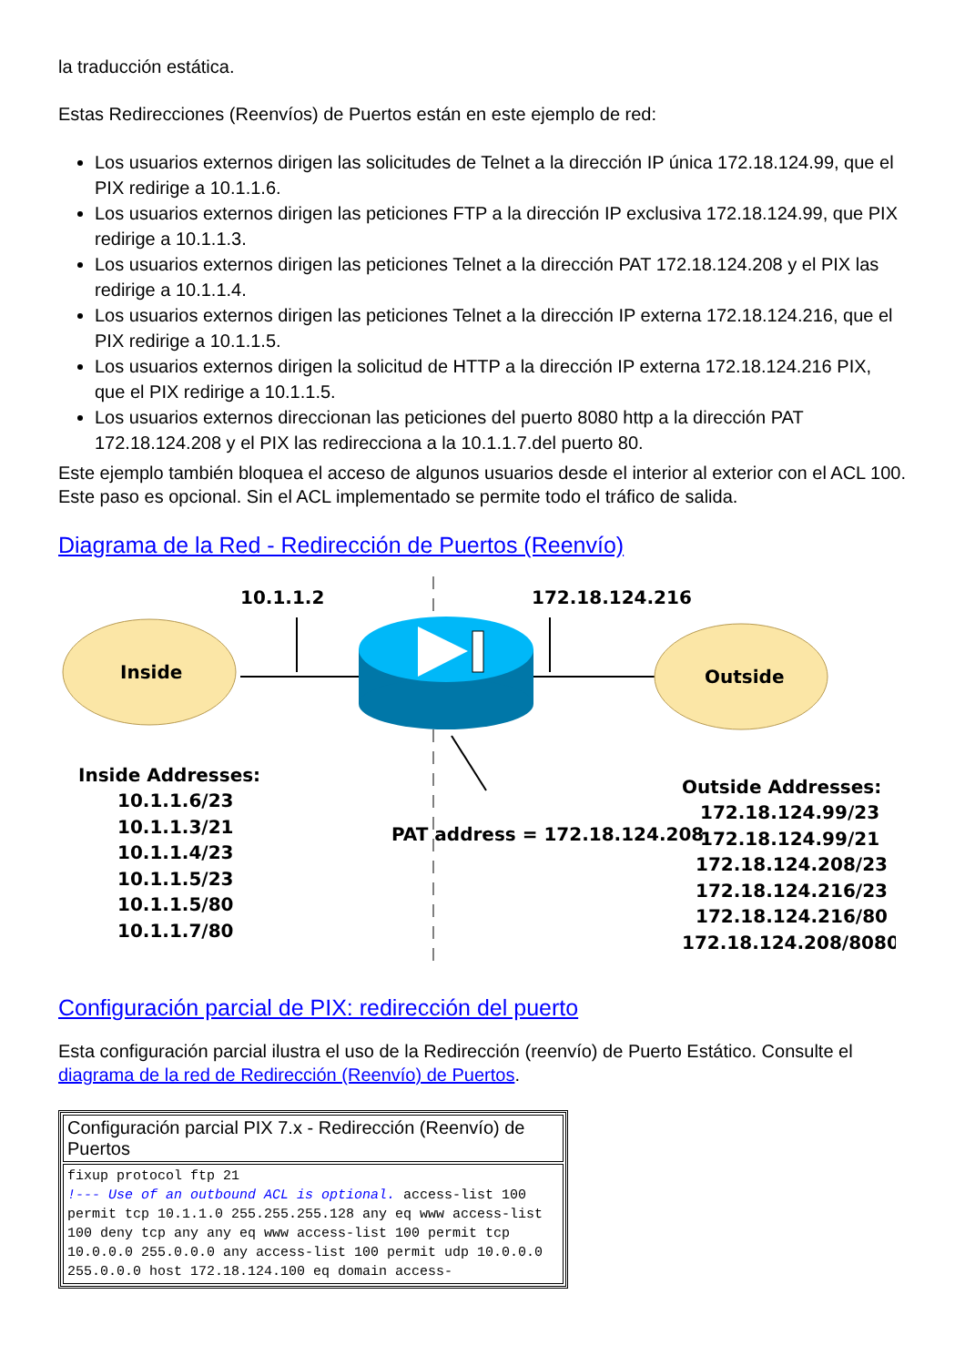la traducción estática.
Estas Redirecciones (Reenvíos) de Puertos están en este ejemplo de red:
Los usuarios externos dirigen las solicitudes de Telnet a la dirección IP única 172.18.124.99, que el PIX redirige a 10.1.1.6.
Los usuarios externos dirigen las peticiones FTP a la dirección IP exclusiva 172.18.124.99, que PIX redirige a 10.1.1.3.
Los usuarios externos dirigen las peticiones Telnet a la dirección PAT 172.18.124.208 y el PIX las redirige a 10.1.1.4.
Los usuarios externos dirigen las peticiones Telnet a la dirección IP externa 172.18.124.216, que el PIX redirige a 10.1.1.5.
Los usuarios externos dirigen la solicitud de HTTP a la dirección IP externa 172.18.124.216 PIX, que el PIX redirige a 10.1.1.5.
Los usuarios externos direccionan las peticiones del puerto 8080 http a la dirección PAT 172.18.124.208 y el PIX las redirecciona a la 10.1.1.7.del puerto 80.
Este ejemplo también bloquea el acceso de algunos usuarios desde el interior al exterior con el ACL 100. Este paso es opcional. Sin el ACL implementado se permite todo el tráfico de salida.
Diagrama de la Red - Redirección de Puertos (Reenvío)
10.1.1.2
172.18.124.216
Inside
Outside
Inside Addresses:
10.1.1.6/23
10.1.1.3/21
10.1.1.4/23
10.1.1.5/23
10.1.1.5/80
10.1.1.7/80
PAT address = 172.18.124.208
Outside Addresses:
172.18.124.99/23
172.18.124.99/21
172.18.124.208/23
172.18.124.216/23
172.18.124.216/80
172.18.124.208/8080
Configuración parcial de PIX: redirección del puerto
Esta configuración parcial ilustra el uso de la Redirección (reenvío) de Puerto Estático. Consulte el diagrama de la red de Redirección (Reenvío) de Puertos.
| Configuración parcial PIX 7.x - Redirección (Reenvío) de Puertos |
| --- |
| fixup protocol ftp 21 !--- Use of an outbound ACL is optional. access-list 100 permit tcp 10.1.1.0 255.255.255.128 any eq www access-list 100 deny tcp any any eq www access-list 100 permit tcp 10.0.0.0 255.0.0.0 any access-list 100 permit udp 10.0.0.0 255.0.0.0 host 172.18.124.100 eq domain access- |